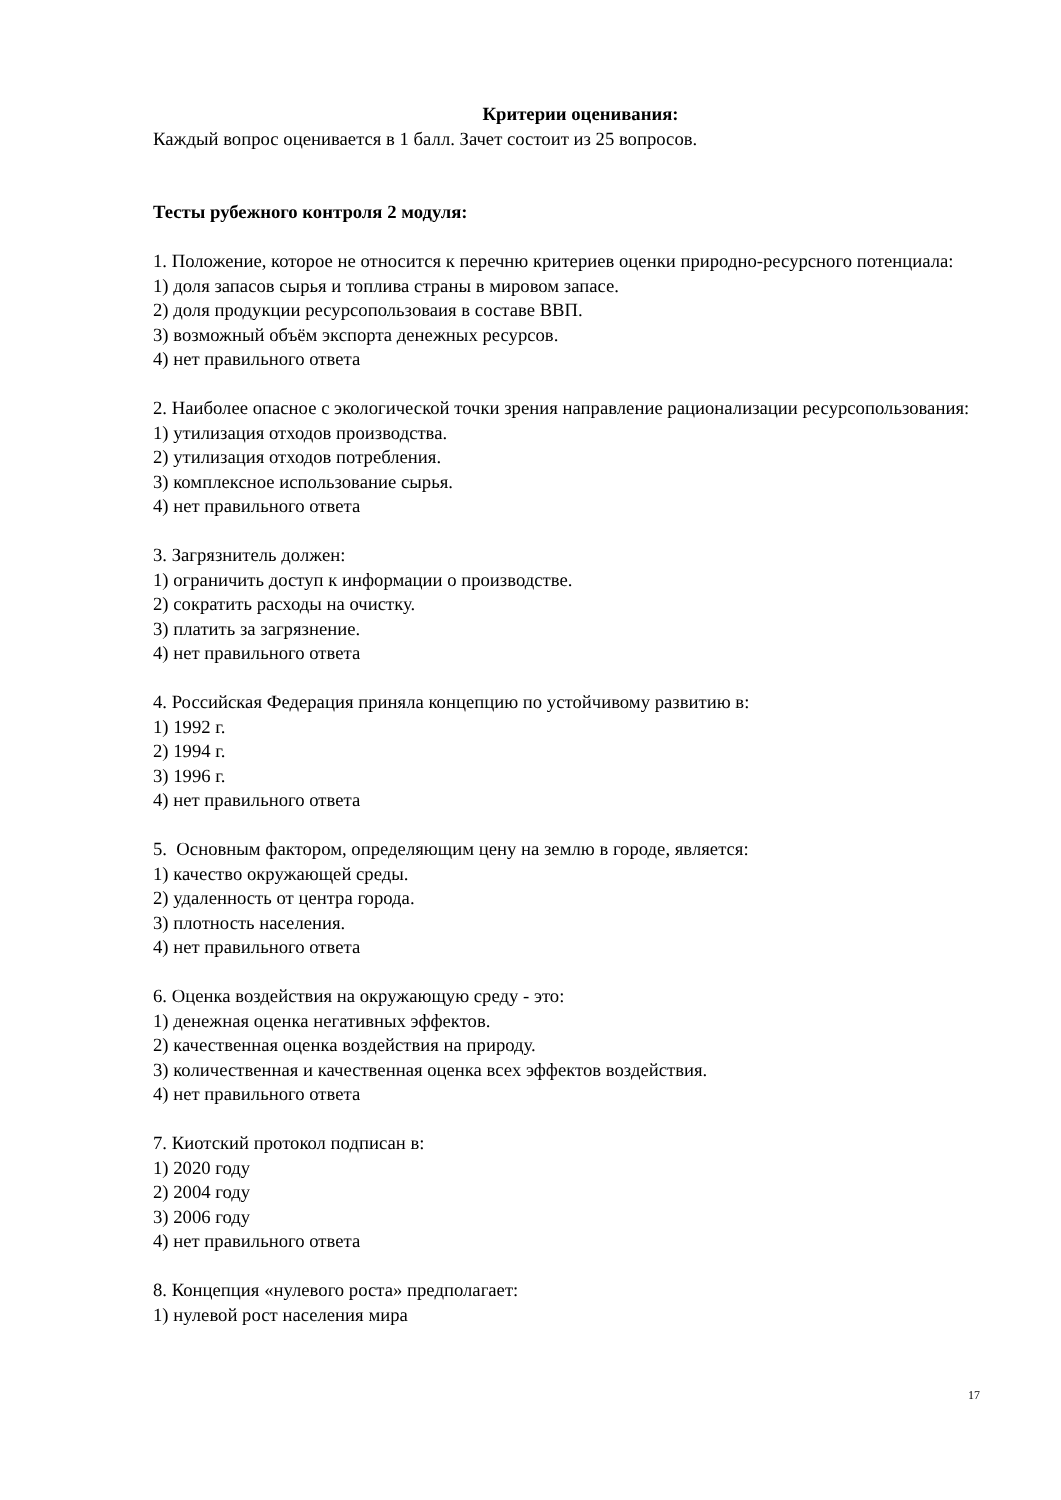Критерии оценивания:
Каждый вопрос оценивается в 1 балл. Зачет состоит из 25 вопросов.
Тесты рубежного контроля 2 модуля:
1. Положение, которое не относится к перечню критериев оценки природно-ресурсного потенциала:
1) доля запасов сырья и топлива страны в мировом запасе.
2) доля продукции ресурсопользоваия в составе ВВП.
3) возможный объём экспорта денежных ресурсов.
4) нет правильного ответа
2. Наиболее опасное с экологической точки зрения направление рационализации ресурсопользования:
1) утилизация отходов производства.
2) утилизация отходов потребления.
3) комплексное использование сырья.
4) нет правильного ответа
3. Загрязнитель должен:
1) ограничить доступ к информации о производстве.
2) сократить расходы на очистку.
3) платить за загрязнение.
4) нет правильного ответа
4. Российская Федерация приняла концепцию по устойчивому развитию в:
1) 1992 г.
2) 1994 г.
3) 1996 г.
4) нет правильного ответа
5. Основным фактором, определяющим цену на землю в городе, является:
1) качество окружающей среды.
2) удаленность от центра города.
3) плотность населения.
4) нет правильного ответа
6. Оценка воздействия на окружающую среду - это:
1) денежная оценка негативных эффектов.
2) качественная оценка воздействия на природу.
3) количественная и качественная оценка всех эффектов воздействия.
4) нет правильного ответа
7. Киотский протокол подписан в:
1) 2020 году
2) 2004 году
3) 2006 году
4) нет правильного ответа
8. Концепция «нулевого роста» предполагает:
1) нулевой рост населения мира
17